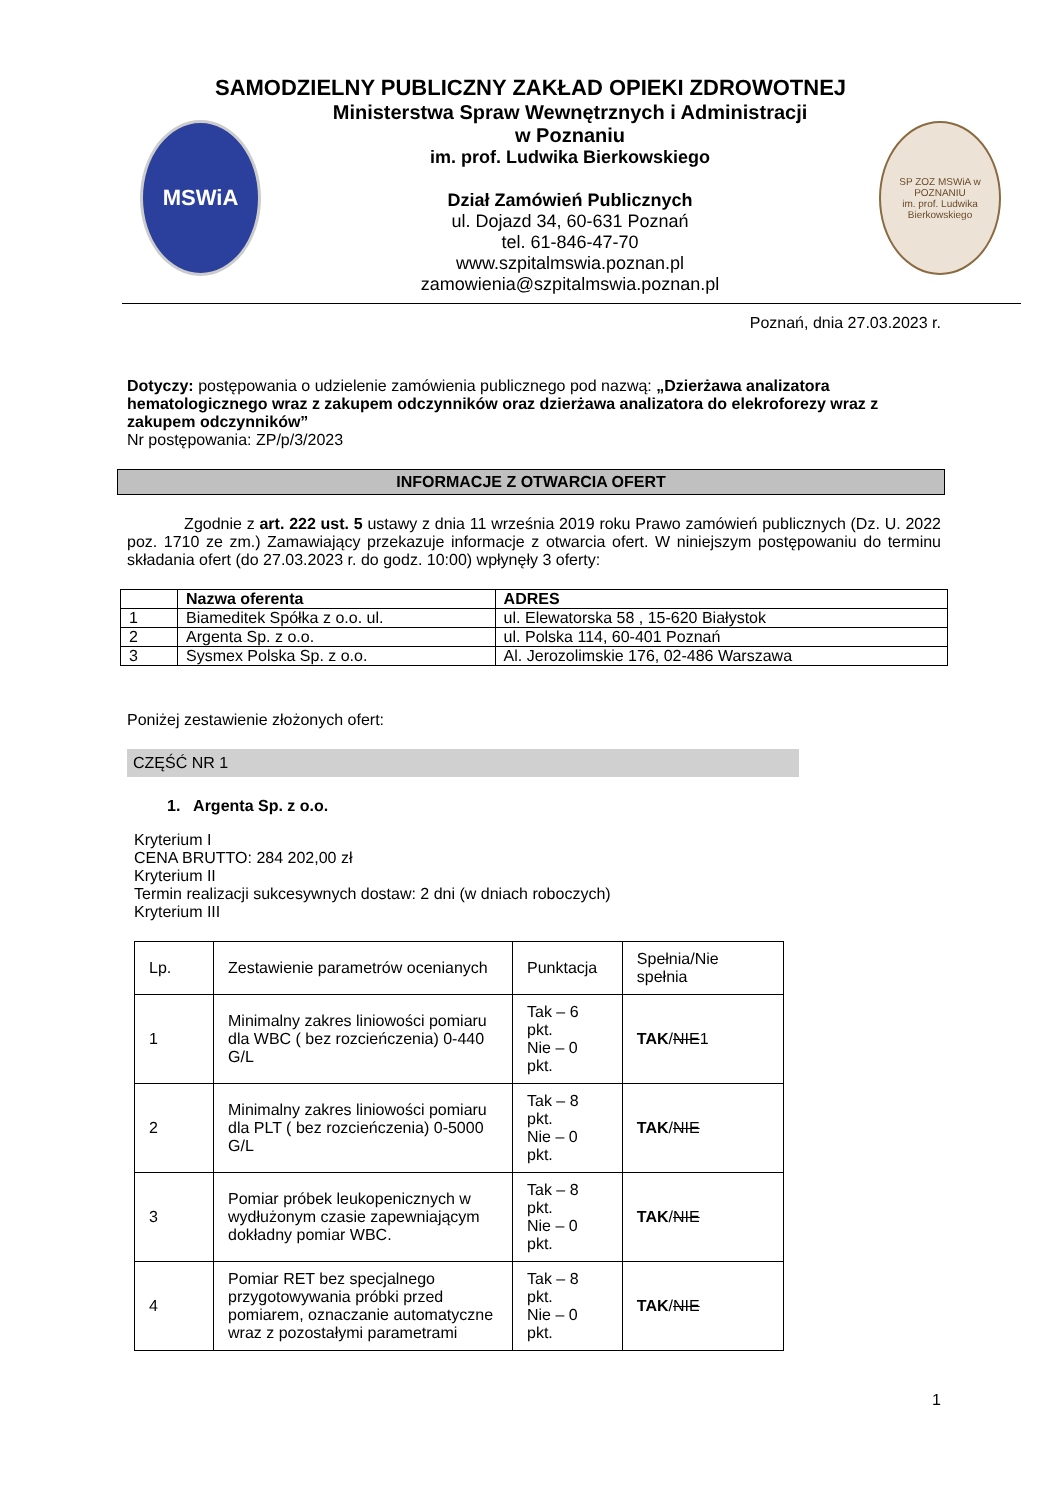SAMODZIELNY PUBLICZNY ZAKŁAD OPIEKI ZDROWOTNEJ
MSWiA
Ministerstwa Spraw Wewnętrznych i Administracji
w Poznaniu
im. prof. Ludwika Bierkowskiego
Dział Zamówień Publicznych
ul. Dojazd 34, 60-631 Poznań
tel. 61-846-47-70
www.szpitalmswia.poznan.pl
zamowienia@szpitalmswia.poznan.pl
SP ZOZ MSWiA w POZNANIU
im. prof. Ludwika Bierkowskiego
Poznań, dnia 27.03.2023 r.
Dotyczy: postępowania o udzielenie zamówienia publicznego pod nazwą: „Dzierżawa analizatora hematologicznego wraz z zakupem odczynników oraz dzierżawa analizatora do elekroforezy wraz z zakupem odczynników”
Nr postępowania: ZP/p/3/2023
INFORMACJE Z OTWARCIA OFERT
Zgodnie z art. 222 ust. 5 ustawy z dnia 11 września 2019 roku Prawo zamówień publicznych (Dz. U. 2022 poz. 1710 ze zm.) Zamawiający przekazuje informacje z otwarcia ofert. W niniejszym postępowaniu do terminu składania ofert (do 27.03.2023 r. do godz. 10:00) wpłynęły 3 oferty:
| | Nazwa oferenta | ADRES |
| --- | --- | --- |
| 1 | Biameditek Spółka z o.o. ul. | ul. Elewatorska 58 , 15-620 Białystok |
| 2 | Argenta Sp. z o.o. | ul. Polska 114, 60-401 Poznań |
| 3 | Sysmex Polska Sp. z o.o. | Al. Jerozolimskie 176, 02-486 Warszawa |
Poniżej zestawienie złożonych ofert:
CZĘŚĆ NR 1
1. Argenta Sp. z o.o.
Kryterium I
CENA BRUTTO: 284 202,00 zł
Kryterium II
Termin realizacji sukcesywnych dostaw: 2 dni (w dniach roboczych)
Kryterium III
| Lp. | Zestawienie parametrów ocenianych | Punktacja | Spełnia/Nie spełnia |
| 1 | Minimalny zakres liniowości pomiaru dla WBC ( bez rozcieńczenia) 0-440 G/L | Tak – 6 pkt. Nie – 0 pkt. | TAK / NIE 1 |
| 2 | Minimalny zakres liniowości pomiaru dla PLT ( bez rozcieńczenia) 0-5000 G/L | Tak – 8 pkt. Nie – 0 pkt. | TAK / NIE |
| 3 | Pomiar próbek leukopenicznych w wydłużonym czasie zapewniającym dokładny pomiar WBC. | Tak – 8 pkt. Nie – 0 pkt. | TAK / NIE |
| 4 | Pomiar RET bez specjalnego przygotowywania próbki przed pomiarem, oznaczanie automatyczne wraz z pozostałymi parametrami | Tak – 8 pkt. Nie – 0 pkt. | TAK / NIE |
1